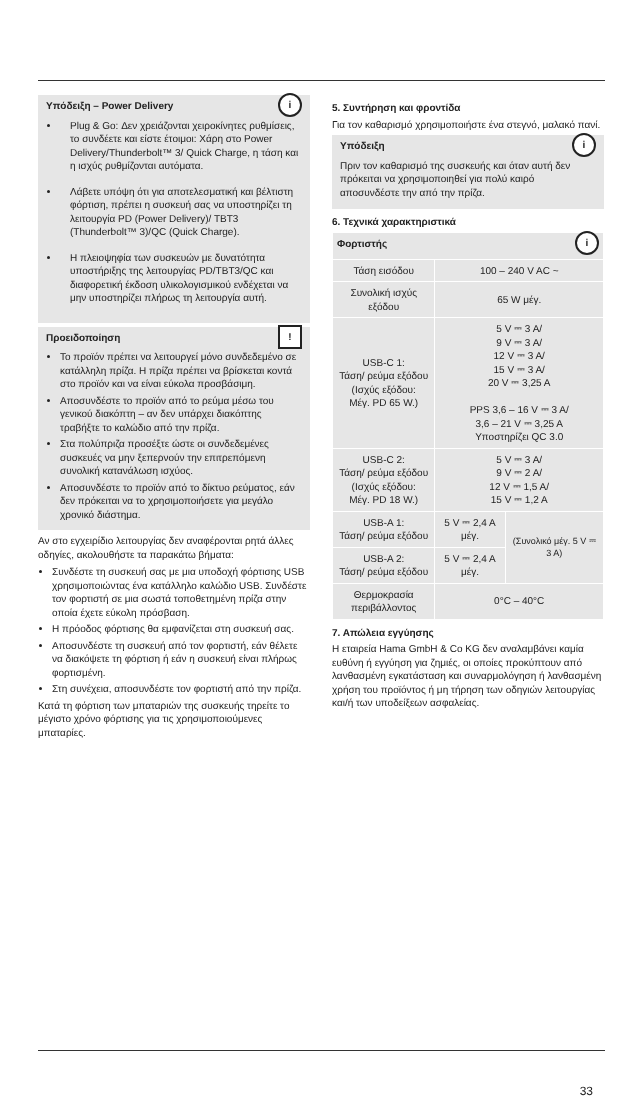i
Υπόδειξη – Power Delivery
Plug & Go: Δεν χρειάζονται χειροκίνητες ρυθμίσεις, το συνδέετε και είστε έτοιμοι: Χάρη στο Power Delivery/Thunderbolt™ 3/ Quick Charge, η τάση και η ισχύς ρυθμίζονται αυτόματα.
Λάβετε υπόψη ότι για αποτελεσματική και βέλτιστη φόρτιση, πρέπει η συσκευή σας να υποστηρίζει τη λειτουργία PD (Power Delivery)/ TBT3 (Thunderbolt™ 3)/QC (Quick Charge).
Η πλειοψηφία των συσκευών με δυνατότητα υποστήριξης της λειτουργίας PD/TBT3/QC και διαφορετική έκδοση υλικολογισμικού ενδέχεται να μην υποστηρίζει πλήρως τη λειτουργία αυτή.
!
Προειδοποίηση
Το προϊόν πρέπει να λειτουργεί μόνο συνδεδεμένο σε κατάλληλη πρίζα. Η πρίζα πρέπει να βρίσκεται κοντά στο προϊόν και να είναι εύκολα προσβάσιμη.
Αποσυνδέστε το προϊόν από το ρεύμα μέσω του γενικού διακόπτη – αν δεν υπάρχει διακόπτης τραβήξτε το καλώδιο από την πρίζα.
Στα πολύπριζα προσέξτε ώστε οι συνδεδεμένες συσκευές να μην ξεπερνούν την επιτρεπόμενη συνολική κατανάλωση ισχύος.
Αποσυνδέστε το προϊόν από το δίκτυο ρεύματος, εάν δεν πρόκειται να το χρησιμοποιήσετε για μεγάλο χρονικό διάστημα.
Αν στο εγχειρίδιο λειτουργίας δεν αναφέρονται ρητά άλλες οδηγίες, ακολουθήστε τα παρακάτω βήματα:
Συνδέστε τη συσκευή σας με μια υποδοχή φόρτισης USB χρησιμοποιώντας ένα κατάλληλο καλώδιο USB. Συνδέστε τον φορτιστή σε μια σωστά τοποθετημένη πρίζα στην οποία έχετε εύκολη πρόσβαση.
Η πρόοδος φόρτισης θα εμφανίζεται στη συσκευή σας.
Αποσυνδέστε τη συσκευή από τον φορτιστή, εάν θέλετε να διακόψετε τη φόρτιση ή εάν η συσκευή είναι πλήρως φορτισμένη.
Στη συνέχεια, αποσυνδέστε τον φορτιστή από την πρίζα.
Κατά τη φόρτιση των μπαταριών της συσκευής τηρείτε το μέγιστο χρόνο φόρτισης για τις χρησιμοποιούμενες μπαταρίες.
5. Συντήρηση και φροντίδα
Για τον καθαρισμό χρησιμοποιήστε ένα στεγνό, μαλακό πανί.
i
Υπόδειξη
Πριν τον καθαρισμό της συσκευής και όταν αυτή δεν πρόκειται να χρησιμοποιηθεί για πολύ καιρό αποσυνδέστε την από την πρίζα.
6. Τεχνικά χαρακτηριστικά
| Φορτιστής i | | |
| Τάση εισόδου | 100 – 240 V AC ~ | |
| Συνολική ισχύς εξόδου | 65 W μέγ. | |
| USB-C 1: Τάση/ ρεύμα εξόδου (Ισχύς εξόδου: Μέγ. PD 65 W.) | 5 V ⎓ 3 A/ 9 V ⎓ 3 A/ 12 V ⎓ 3 A/ 15 V ⎓ 3 A/ 20 V ⎓ 3,25 A PPS 3,6 – 16 V ⎓ 3 A/ 3,6 – 21 V ⎓ 3,25 A Υποστηρίζει QC 3.0 | |
| USB-C 2: Τάση/ ρεύμα εξόδου (Ισχύς εξόδου: Μέγ. PD 18 W.) | 5 V ⎓ 3 A/ 9 V ⎓ 2 A/ 12 V ⎓ 1,5 A/ 15 V ⎓ 1,2 A | |
| USB-A 1: Τάση/ ρεύμα εξόδου | 5 V ⎓ 2,4 A μέγ. | (Συνολικό μέγ. 5 V ⎓ 3 A) |
| USB-A 2: Τάση/ ρεύμα εξόδου | 5 V ⎓ 2,4 A μέγ. | |
| Θερμοκρασία περιβάλλοντος | 0°C – 40°C | |
7. Απώλεια εγγύησης
Η εταιρεία Hama GmbH & Co KG δεν αναλαμβάνει καμία ευθύνη ή εγγύηση για ζημιές, οι οποίες προκύπτουν από λανθασμένη εγκατάσταση και συναρμολόγηση ή λανθασμένη χρήση του προϊόντος ή μη τήρηση των οδηγιών λειτουργίας και/ή των υποδείξεων ασφαλείας.
33